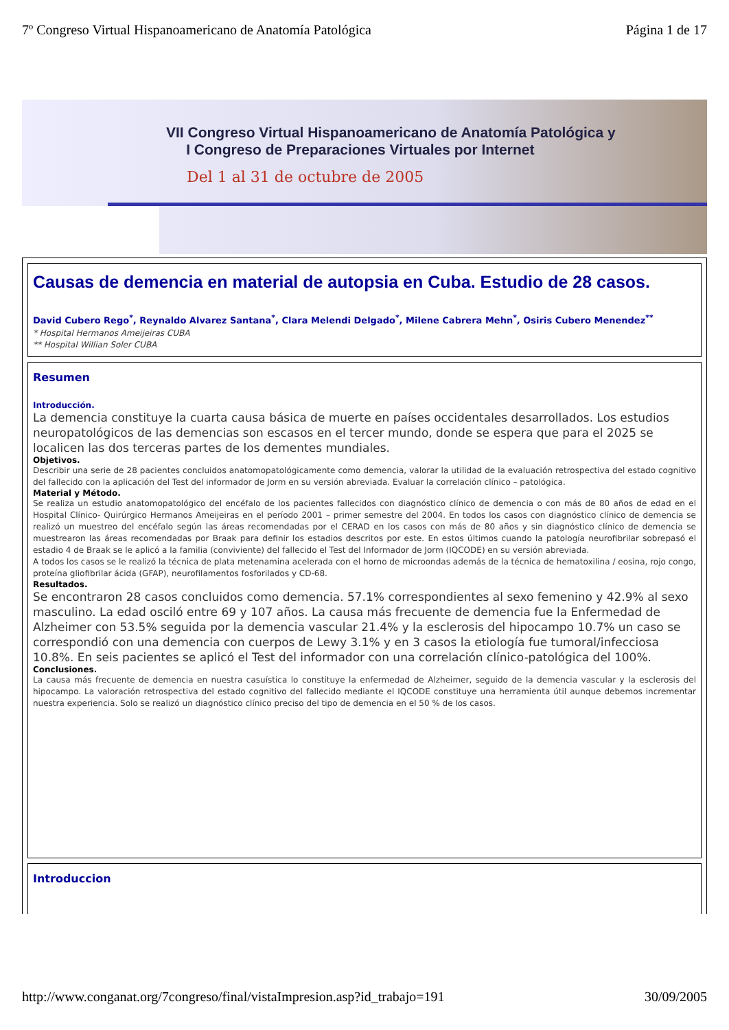7º Congreso Virtual Hispanoamericano de Anatomía Patológica Página 1 de 17
VII Congreso Virtual Hispanoamericano de Anatomía Patológica y
I Congreso de Preparaciones Virtuales por Internet
Del 1 al 31 de octubre de 2005
Causas de demencia en material de autopsia en Cuba. Estudio de 28 casos.
David Cubero Rego<sup>*</sup>, Reynaldo Alvarez Santana<sup>*</sup>, Clara Melendi Delgado<sup>*</sup>, Milene Cabrera Mehn<sup>*</sup>, Osiris Cubero Menendez<sup>**</sup>
* Hospital Hermanos Ameijeiras CUBA
** Hospital Willian Soler CUBA
Resumen
Introducción.
La demencia constituye la cuarta causa básica de muerte en países occidentales desarrollados. Los estudios neuropatológicos de las demencias son escasos en el tercer mundo, donde se espera que para el 2025 se localicen las dos terceras partes de los dementes mundiales.
Objetivos.
Describir una serie de 28 pacientes concluidos anatomopatológicamente como demencia, valorar la utilidad de la evaluación retrospectiva del estado cognitivo del fallecido con la aplicación del Test del informador de Jorm en su versión abreviada. Evaluar la correlación clínico – patológica.
Material y Método.
Se realiza un estudio anatomopatológico del encéfalo de los pacientes fallecidos con diagnóstico clínico de demencia o con más de 80 años de edad en el Hospital Clínico- Quirúrgico Hermanos Ameijeiras en el período 2001 – primer semestre del 2004. En todos los casos con diagnóstico clínico de demencia se realizó un muestreo del encéfalo según las áreas recomendadas por el CERAD en los casos con más de 80 años y sin diagnóstico clínico de demencia se muestrearon las áreas recomendadas por Braak para definir los estadios descritos por este. En estos últimos cuando la patología neurofibrilar sobrepasó el estadio 4 de Braak se le aplicó a la familia (conviviente) del fallecido el Test del Informador de Jorm (IQCODE) en su versión abreviada.
A todos los casos se le realizó la técnica de plata metenamina acelerada con el horno de microondas además de la técnica de hematoxilina / eosina, rojo congo, proteína gliofibrilar ácida (GFAP), neurofilamentos fosforilados y CD-68.
Resultados.
Se encontraron 28 casos concluidos como demencia. 57.1% correspondientes al sexo femenino y 42.9% al sexo masculino. La edad osciló entre 69 y 107 años. La causa más frecuente de demencia fue la Enfermedad de Alzheimer con 53.5% seguida por la demencia vascular 21.4% y la esclerosis del hipocampo 10.7% un caso se correspondió con una demencia con cuerpos de Lewy 3.1% y en 3 casos la etiología fue tumoral/infecciosa 10.8%. En seis pacientes se aplicó el Test del informador con una correlación clínico-patológica del 100%.
Conclusiones.
La causa más frecuente de demencia en nuestra casuística lo constituye la enfermedad de Alzheimer, seguido de la demencia vascular y la esclerosis del hipocampo. La valoración retrospectiva del estado cognitivo del fallecido mediante el IQCODE constituye una herramienta útil aunque debemos incrementar nuestra experiencia. Solo se realizó un diagnóstico clínico preciso del tipo de demencia en el 50 % de los casos.
Introduccion
http://www.conganat.org/7congreso/final/vistaImpresion.asp?id_trabajo=191 30/09/2005